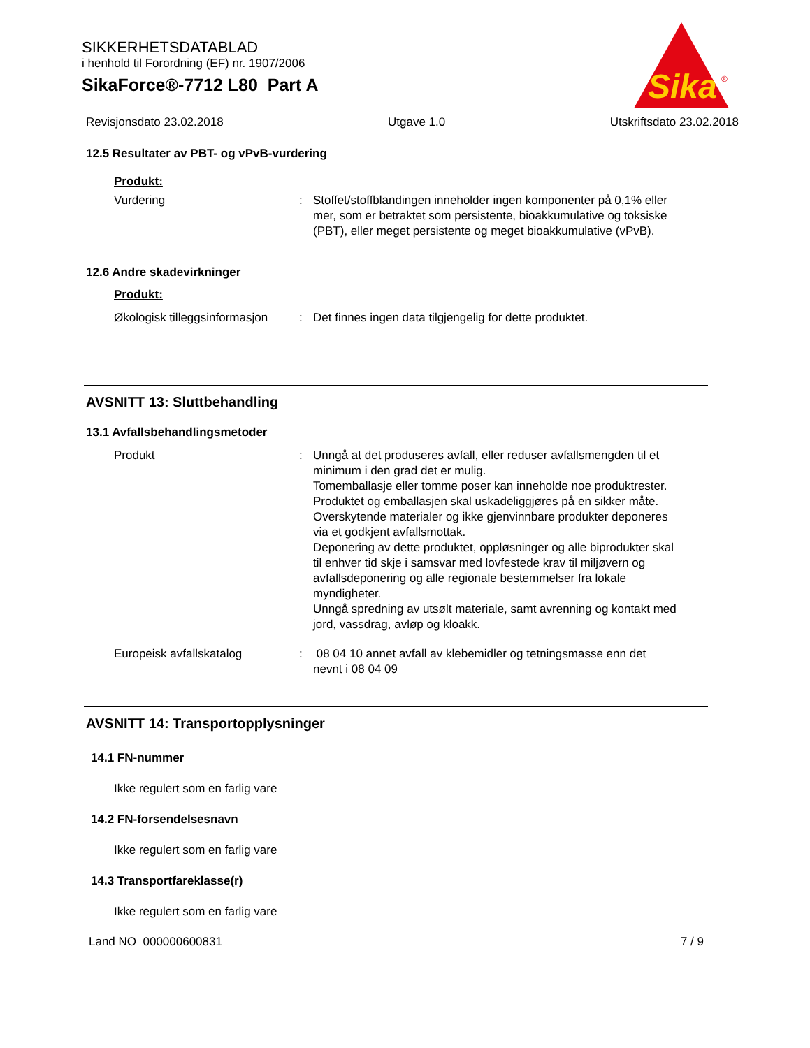SIKKERHETSDATABLAD
i henhold til Forordning (EF) nr. 1907/2006
SikaForce®-7712 L80 Part A
Sika
®
Revisjonsdato 23.02.2018 Utgave 1.0 Utskriftsdato 23.02.2018
12.5 Resultater av PBT- og vPvB-vurdering
Produkt:
Vurdering : Stoffet/stoffblandingen inneholder ingen komponenter på 0,1% eller mer, som er betraktet som persistente, bioakkumulative og toksiske (PBT), eller meget persistente og meget bioakkumulative (vPvB).
12.6 Andre skadevirkninger
Produkt:
Økologisk tilleggsinformasjon
: Det finnes ingen data tilgjengelig for dette produktet.
AVSNITT 13: Sluttbehandling
13.1 Avfallsbehandlingsmetoder
Produkt : Unngå at det produseres avfall, eller reduser avfallsmengden til et minimum i den grad det er mulig.
Tomemballasje eller tomme poser kan inneholde noe produktrester.
Produktet og emballasjen skal uskadeliggjøres på en sikker måte.
Overskytende materialer og ikke gjenvinnbare produkter deponeres via et godkjent avfallsmottak.
Deponering av dette produktet, oppløsninger og alle biprodukter skal til enhver tid skje i samsvar med lovfestede krav til miljøvern og avfallsdeponering og alle regionale bestemmelser fra lokale myndigheter.
Unngå spredning av utsølt materiale, samt avrenning og kontakt med jord, vassdrag, avløp og kloakk.
Europeisk avfallskatalog : 08 04 10 annet avfall av klebemidler og tetningsmasse enn det nevnt i 08 04 09
AVSNITT 14: Transportopplysninger
14.1 FN-nummer
Ikke regulert som en farlig vare
14.2 FN-forsendelsesnavn
Ikke regulert som en farlig vare
14.3 Transportfareklasse(r)
Ikke regulert som en farlig vare
Land NO 000000600831 7 / 9